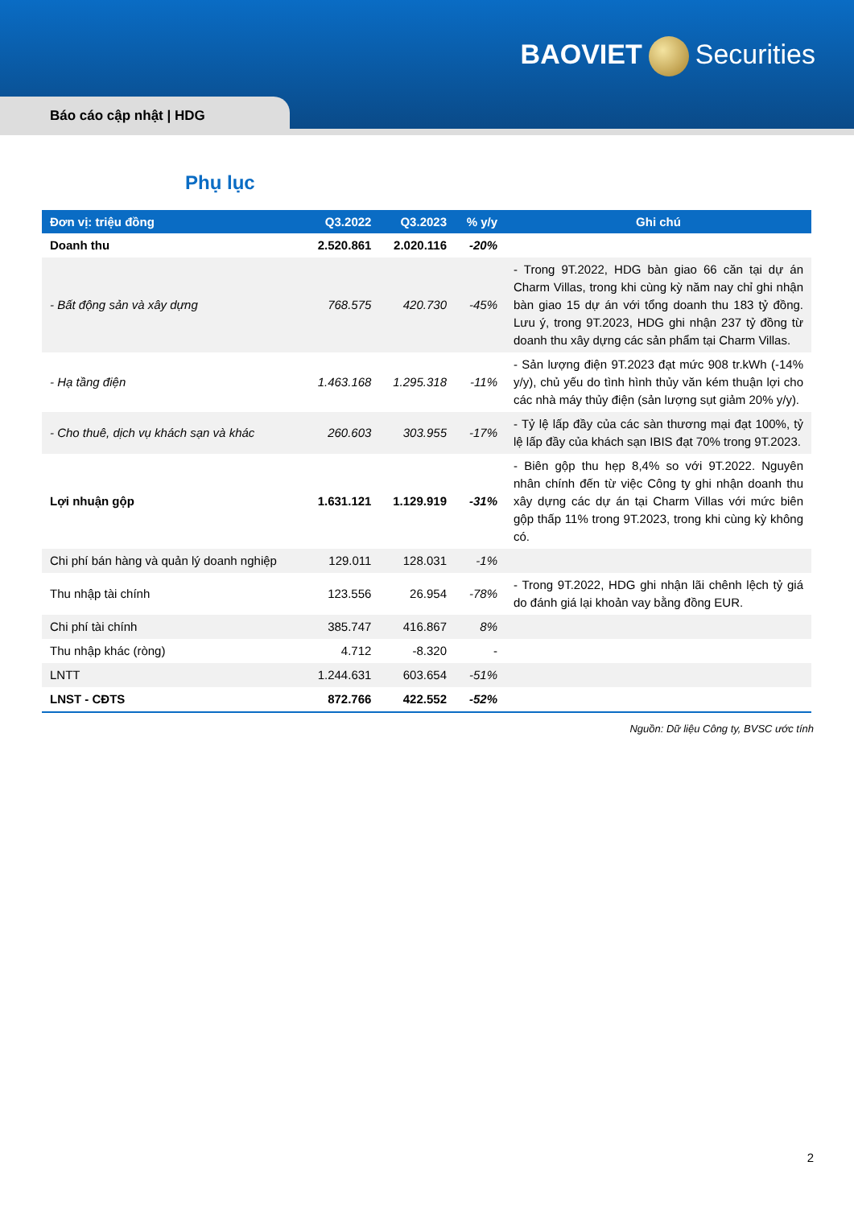BAOVIET Securities
Báo cáo cập nhật | HDG
Phụ lục
| Đơn vị: triệu đồng | Q3.2022 | Q3.2023 | % y/y | Ghi chú |
| --- | --- | --- | --- | --- |
| Doanh thu | 2.520.861 | 2.020.116 | -20% | |
| - Bất động sản và xây dựng | 768.575 | 420.730 | -45% | - Trong 9T.2022, HDG bàn giao 66 căn tại dự án Charm Villas, trong khi cùng kỳ năm nay chỉ ghi nhận bàn giao 15 dự án với tổng doanh thu 183 tỷ đồng. Lưu ý, trong 9T.2023, HDG ghi nhận 237 tỷ đồng từ doanh thu xây dựng các sản phẩm tại Charm Villas. |
| - Hạ tầng điện | 1.463.168 | 1.295.318 | -11% | - Sản lượng điện 9T.2023 đạt mức 908 tr.kWh (-14% y/y), chủ yếu do tình hình thủy văn kém thuận lợi cho các nhà máy thủy điện (sản lượng sụt giảm 20% y/y). |
| - Cho thuê, dịch vụ khách sạn và khác | 260.603 | 303.955 | -17% | - Tỷ lệ lấp đầy của các sàn thương mại đạt 100%, tỷ lệ lấp đầy của khách sạn IBIS đạt 70% trong 9T.2023. |
| Lợi nhuận gộp | 1.631.121 | 1.129.919 | -31% | - Biên gộp thu hẹp 8,4% so với 9T.2022. Nguyên nhân chính đến từ việc Công ty ghi nhận doanh thu xây dựng các dự án tại Charm Villas với mức biên gộp thấp 11% trong 9T.2023, trong khi cùng kỳ không có. |
| Chi phí bán hàng và quản lý doanh nghiệp | 129.011 | 128.031 | -1% | |
| Thu nhập tài chính | 123.556 | 26.954 | -78% | - Trong 9T.2022, HDG ghi nhận lãi chênh lệch tỷ giá do đánh giá lại khoản vay bằng đồng EUR. |
| Chi phí tài chính | 385.747 | 416.867 | 8% | |
| Thu nhập khác (ròng) | 4.712 | -8.320 | - | |
| LNTT | 1.244.631 | 603.654 | -51% | |
| LNST - CĐTS | 872.766 | 422.552 | -52% | |
Nguồn: Dữ liệu Công ty, BVSC ước tính
2